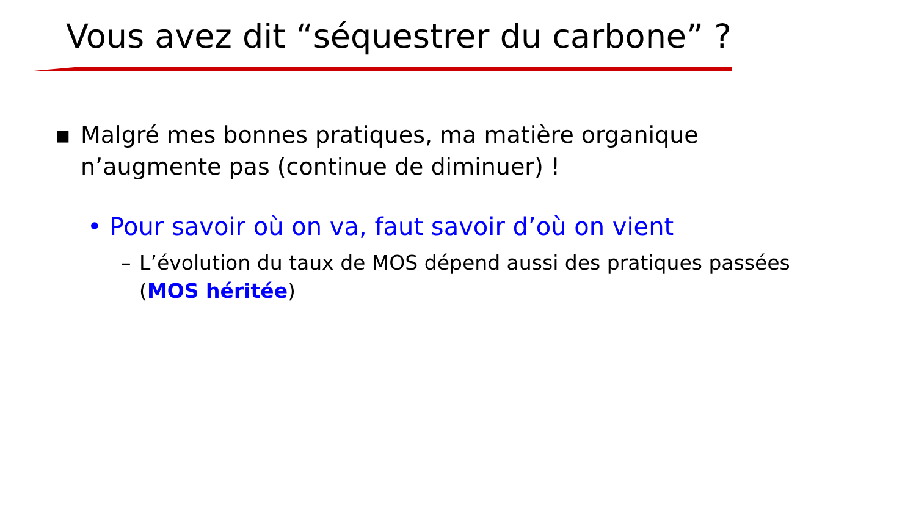Vous avez dit “séquestrer du carbone” ?
▪ Malgré mes bonnes pratiques, ma matière organique n’augmente pas (continue de diminuer) !
• Pour savoir où on va, faut savoir d’où on vient
– L’évolution du taux de MOS dépend aussi des pratiques passées (MOS héritée)